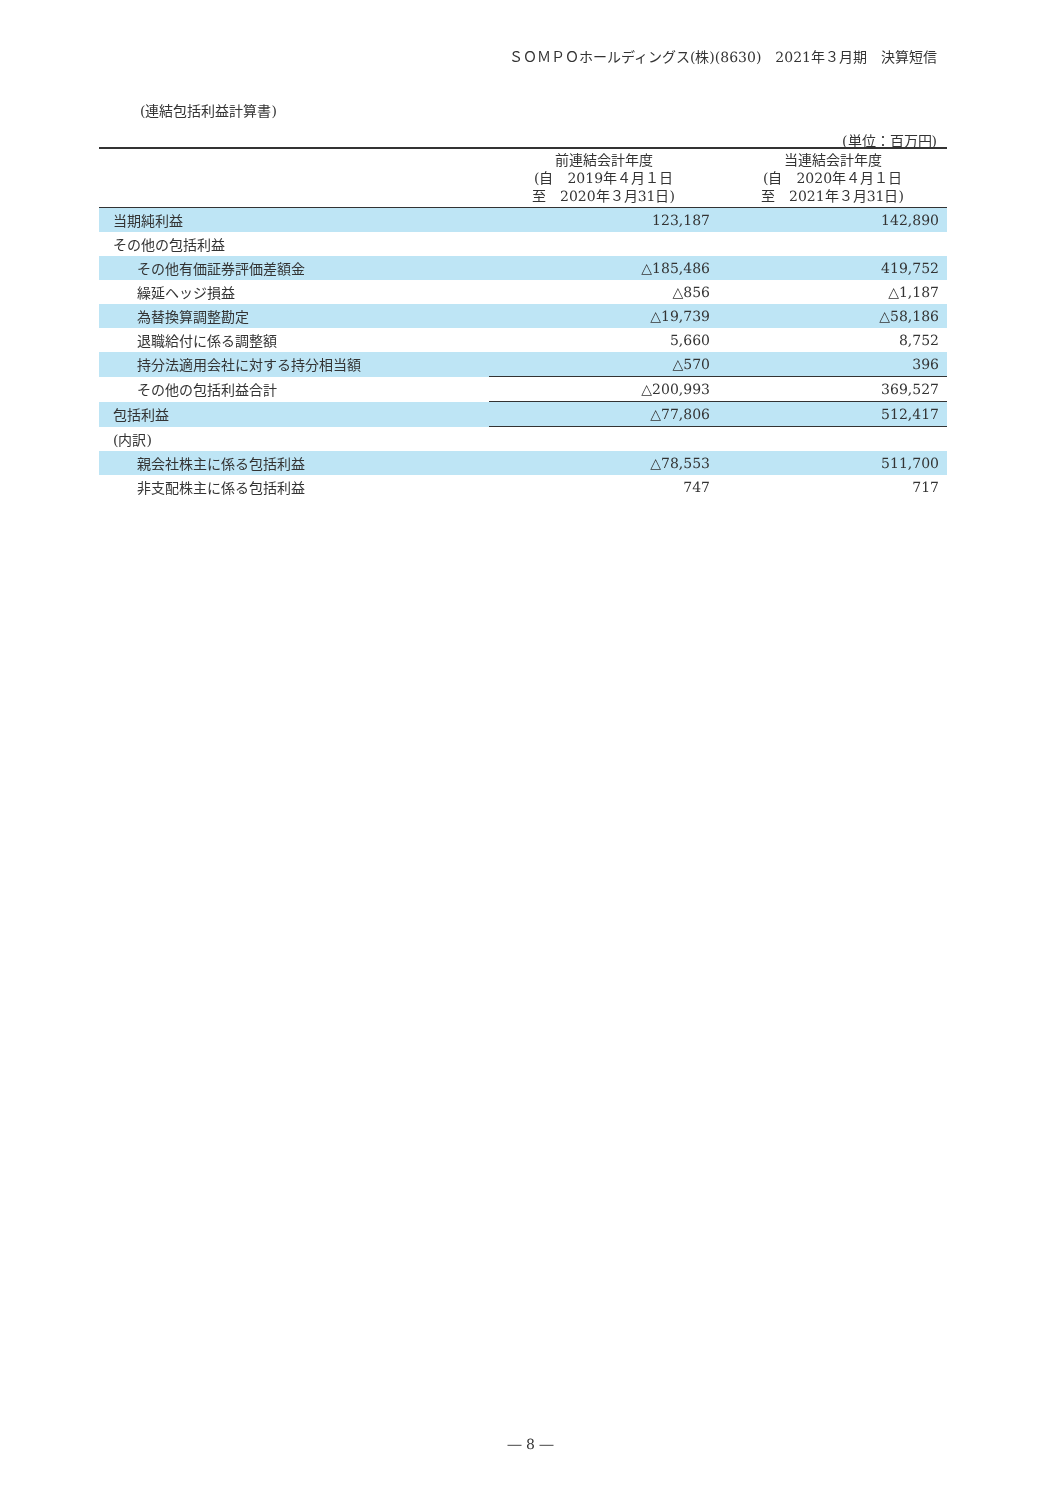ＳＯＭＰＯホールディングス(株)(8630)　2021年３月期　決算短信
(連結包括利益計算書)
(単位：百万円)
| | 前連結会計年度 (自 2019年４月１日 至 2020年３月31日) | 当連結会計年度 (自 2020年４月１日 至 2021年３月31日) |
| --- | --- | --- |
| 当期純利益 | 123,187 | 142,890 |
| その他の包括利益 | | |
| その他有価証券評価差額金 | △185,486 | 419,752 |
| 繰延ヘッジ損益 | △856 | △1,187 |
| 為替換算調整勘定 | △19,739 | △58,186 |
| 退職給付に係る調整額 | 5,660 | 8,752 |
| 持分法適用会社に対する持分相当額 | △570 | 396 |
| その他の包括利益合計 | △200,993 | 369,527 |
| 包括利益 | △77,806 | 512,417 |
| (内訳) | | |
| 親会社株主に係る包括利益 | △78,553 | 511,700 |
| 非支配株主に係る包括利益 | 747 | 717 |
― 8 ―